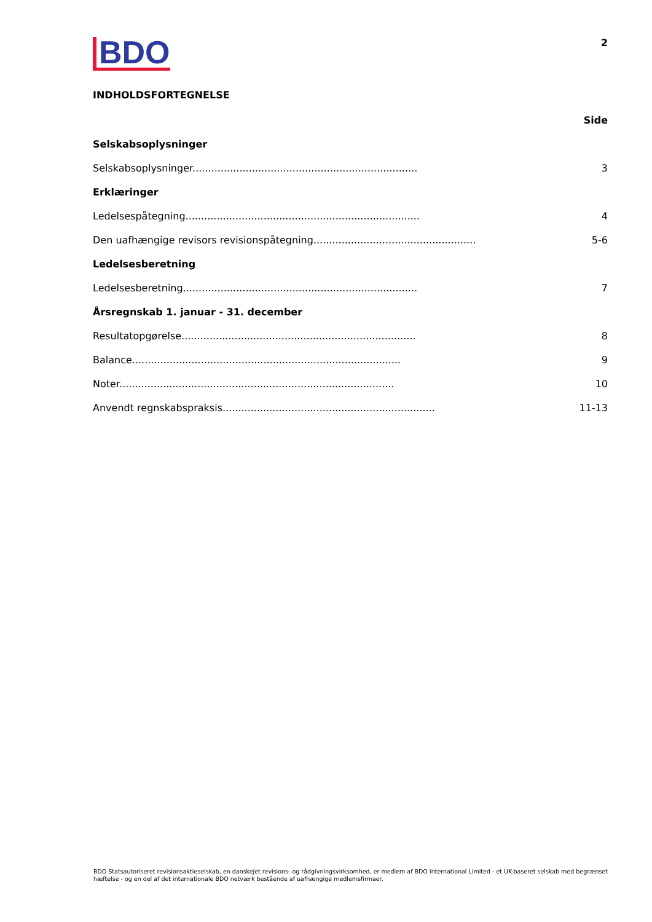BDO
2
INDHOLDSFORTEGNELSE
Side
Selskabsoplysninger
Selskabsoplysninger........................................................................ 3
Erklæringer
Ledelsespåtegning........................................................................... 4
Den uafhængige revisors revisionspåtegning.................................................... 5-6
Ledelsesberetning
Ledelsesberetning........................................................................... 7
Årsregnskab 1. januar - 31. december
Resultatopgørelse........................................................................... 8
Balance...................................................................................... 9
Noter........................................................................................ 10
Anvendt regnskabspraksis.................................................................... 11-13
BDO Statsautoriseret revisionsaktieselskab, en danskejet revisions- og rådgivningsvirksomhed, er medlem af BDO International Limited - et UK-baseret selskab med begrænset hæftelse - og en del af det internationale BDO netværk bestående af uafhængige medlemsfirmaer.